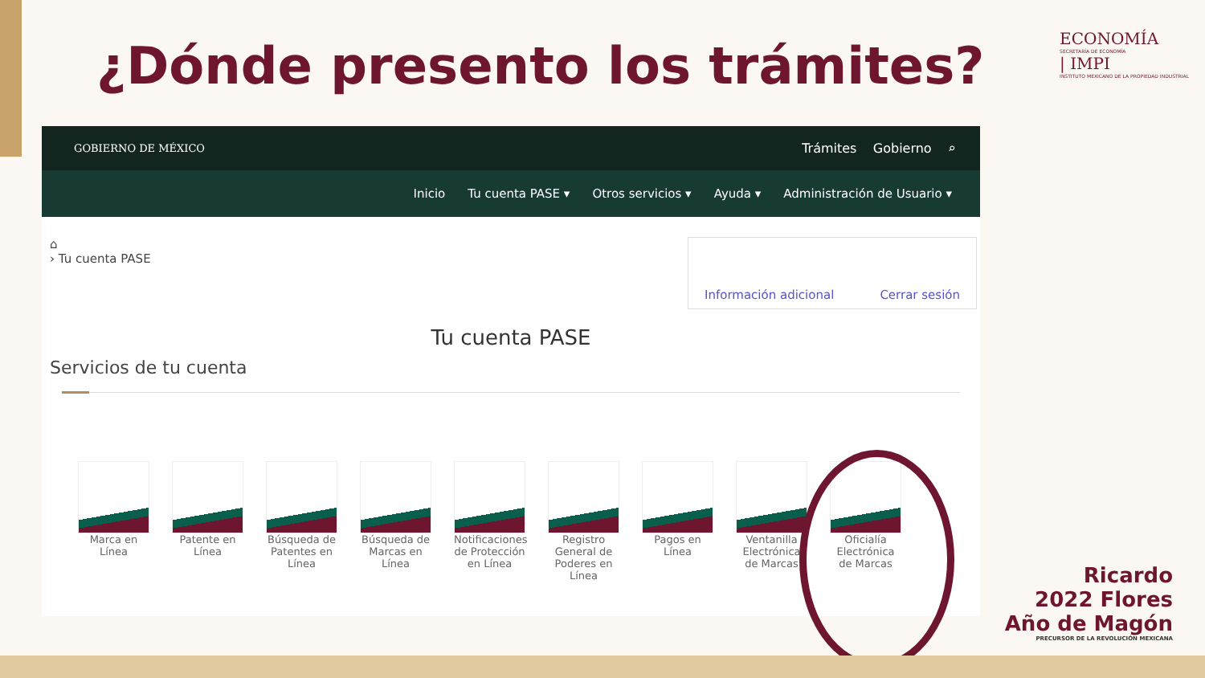¿Dónde presento los trámites?
ECONOMÍA
SECRETARÍA DE ECONOMÍA
| IMPI
INSTITUTO MEXICANO DE LA PROPIEDAD INDUSTRIAL
GOBIERNO DE MÉXICO Trámites Gobierno ⌕
Inicio Tu cuenta PASE ▾ Otros servicios ▾ Ayuda ▾ Administración de Usuario ▾
⌂
› Tu cuenta PASE
Información adicional Cerrar sesión
Tu cuenta PASE
Servicios de tu cuenta
Marca en Línea
Patente en Línea
Búsqueda de Patentes en Línea
Búsqueda de Marcas en Línea
Notificaciones de Protección en Línea
Registro General de Poderes en Línea
Pagos en Línea
Ventanilla Electrónica de Marcas
Oficialía Electrónica de Marcas
Ricardo
2022 Flores
Año de Magón
PRECURSOR DE LA REVOLUCIÓN MEXICANA